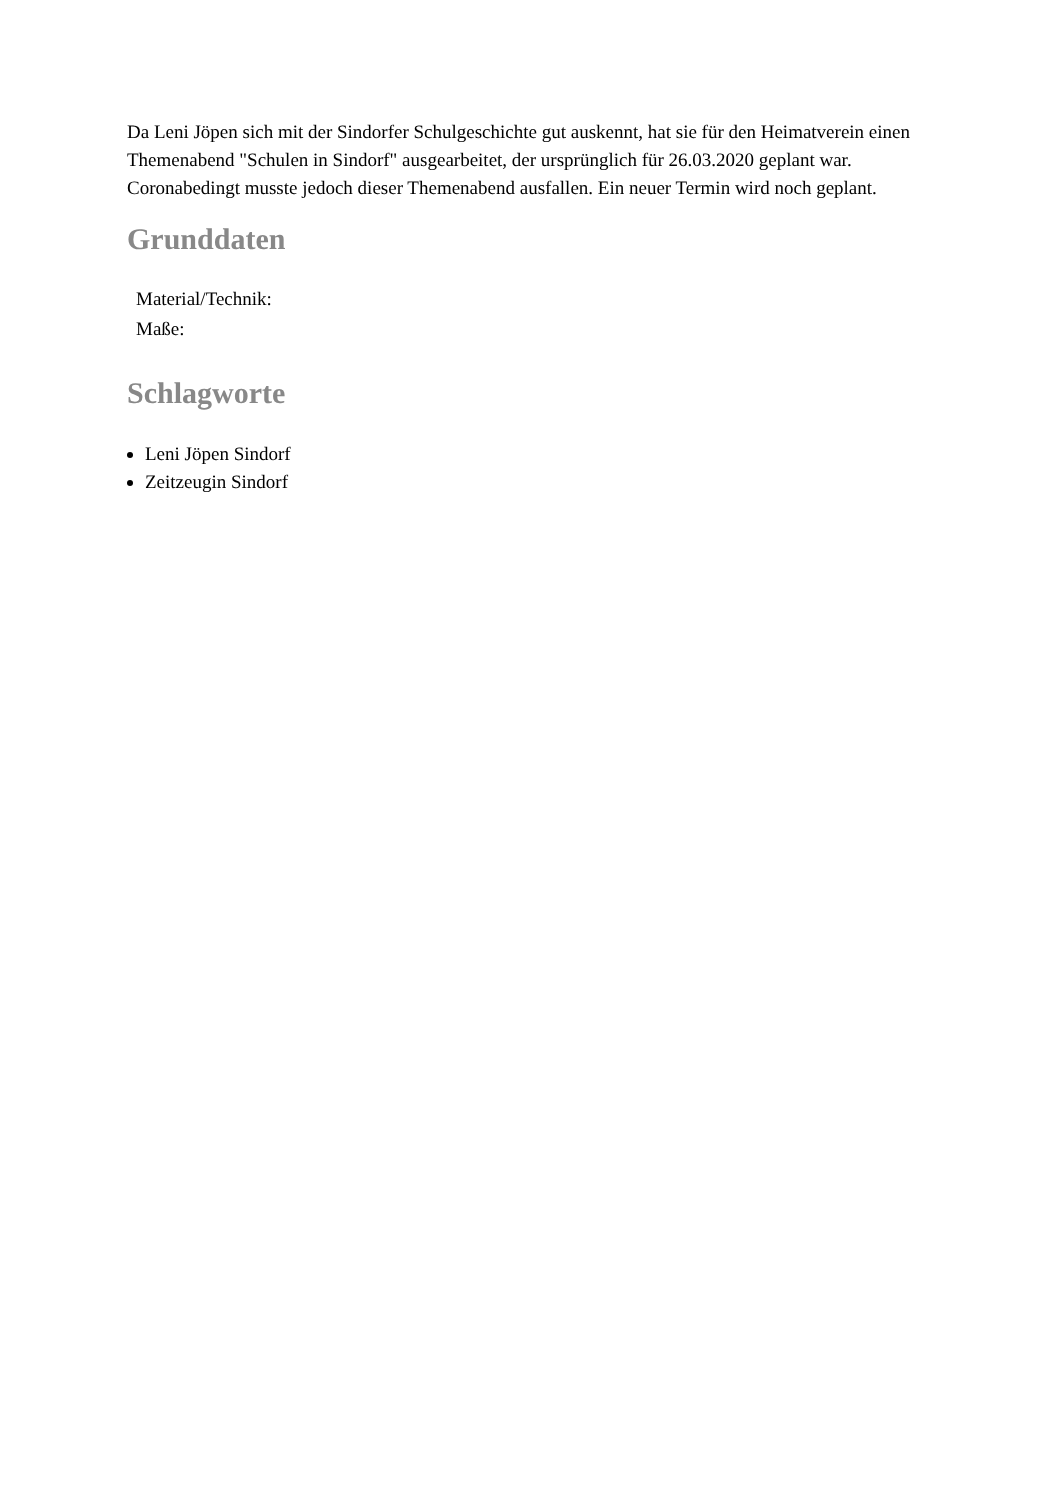Da Leni Jöpen sich mit der Sindorfer Schulgeschichte gut auskennt, hat sie für den Heimatverein einen Themenabend "Schulen in Sindorf" ausgearbeitet, der ursprünglich für 26.03.2020 geplant war. Coronabedingt musste jedoch dieser Themenabend ausfallen. Ein neuer Termin wird noch geplant.
Grunddaten
| Material/Technik: | |
| Maße: | |
Schlagworte
Leni Jöpen Sindorf
Zeitzeugin Sindorf